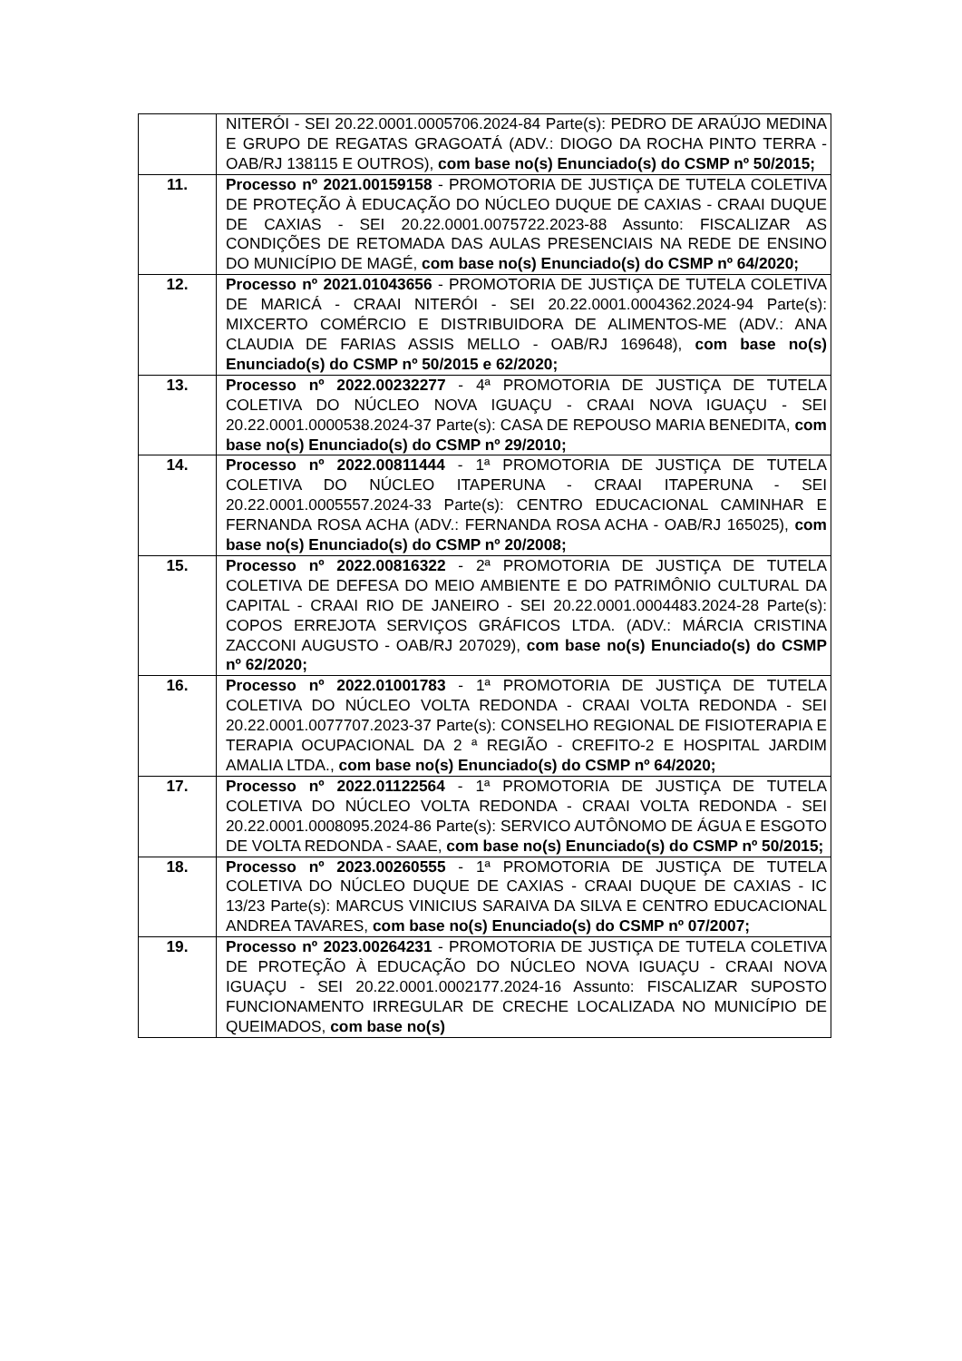| | NITERÓI - SEI 20.22.0001.0005706.2024-84 Parte(s): PEDRO DE ARAÚJO MEDINA E GRUPO DE REGATAS GRAGOATÁ (ADV.: DIOGO DA ROCHA PINTO TERRA - OAB/RJ 138115 E OUTROS), com base no(s) Enunciado(s) do CSMP nº 50/2015; |
| 11. | Processo nº 2021.00159158 - PROMOTORIA DE JUSTIÇA DE TUTELA COLETIVA DE PROTEÇÃO À EDUCAÇÃO DO NÚCLEO DUQUE DE CAXIAS - CRAAI DUQUE DE CAXIAS - SEI 20.22.0001.0075722.2023-88 Assunto: FISCALIZAR AS CONDIÇÕES DE RETOMADA DAS AULAS PRESENCIAIS NA REDE DE ENSINO DO MUNICÍPIO DE MAGÉ, com base no(s) Enunciado(s) do CSMP nº 64/2020; |
| 12. | Processo nº 2021.01043656 - PROMOTORIA DE JUSTIÇA DE TUTELA COLETIVA DE MARICÁ - CRAAI NITERÓI - SEI 20.22.0001.0004362.2024-94 Parte(s): MIXCERTO COMÉRCIO E DISTRIBUIDORA DE ALIMENTOS-ME (ADV.: ANA CLAUDIA DE FARIAS ASSIS MELLO - OAB/RJ 169648), com base no(s) Enunciado(s) do CSMP nº 50/2015 e 62/2020; |
| 13. | Processo nº 2022.00232277 - 4ª PROMOTORIA DE JUSTIÇA DE TUTELA COLETIVA DO NÚCLEO NOVA IGUAÇU - CRAAI NOVA IGUAÇU - SEI 20.22.0001.0000538.2024-37 Parte(s): CASA DE REPOUSO MARIA BENEDITA, com base no(s) Enunciado(s) do CSMP nº 29/2010; |
| 14. | Processo nº 2022.00811444 - 1ª PROMOTORIA DE JUSTIÇA DE TUTELA COLETIVA DO NÚCLEO ITAPERUNA - CRAAI ITAPERUNA - SEI 20.22.0001.0005557.2024-33 Parte(s): CENTRO EDUCACIONAL CAMINHAR E FERNANDA ROSA ACHA (ADV.: FERNANDA ROSA ACHA - OAB/RJ 165025), com base no(s) Enunciado(s) do CSMP nº 20/2008; |
| 15. | Processo nº 2022.00816322 - 2ª PROMOTORIA DE JUSTIÇA DE TUTELA COLETIVA DE DEFESA DO MEIO AMBIENTE E DO PATRIMÔNIO CULTURAL DA CAPITAL - CRAAI RIO DE JANEIRO - SEI 20.22.0001.0004483.2024-28 Parte(s): COPOS ERREJOTA SERVIÇOS GRÁFICOS LTDA. (ADV.: MÁRCIA CRISTINA ZACCONI AUGUSTO - OAB/RJ 207029), com base no(s) Enunciado(s) do CSMP nº 62/2020; |
| 16. | Processo nº 2022.01001783 - 1ª PROMOTORIA DE JUSTIÇA DE TUTELA COLETIVA DO NÚCLEO VOLTA REDONDA - CRAAI VOLTA REDONDA - SEI 20.22.0001.0077707.2023-37 Parte(s): CONSELHO REGIONAL DE FISIOTERAPIA E TERAPIA OCUPACIONAL DA 2 ª REGIÃO - CREFITO-2 E HOSPITAL JARDIM AMALIA LTDA., com base no(s) Enunciado(s) do CSMP nº 64/2020; |
| 17. | Processo nº 2022.01122564 - 1ª PROMOTORIA DE JUSTIÇA DE TUTELA COLETIVA DO NÚCLEO VOLTA REDONDA - CRAAI VOLTA REDONDA - SEI 20.22.0001.0008095.2024-86 Parte(s): SERVICO AUTÔNOMO DE ÁGUA E ESGOTO DE VOLTA REDONDA - SAAE, com base no(s) Enunciado(s) do CSMP nº 50/2015; |
| 18. | Processo nº 2023.00260555 - 1ª PROMOTORIA DE JUSTIÇA DE TUTELA COLETIVA DO NÚCLEO DUQUE DE CAXIAS - CRAAI DUQUE DE CAXIAS - IC 13/23 Parte(s): MARCUS VINICIUS SARAIVA DA SILVA E CENTRO EDUCACIONAL ANDREA TAVARES, com base no(s) Enunciado(s) do CSMP nº 07/2007; |
| 19. | Processo nº 2023.00264231 - PROMOTORIA DE JUSTIÇA DE TUTELA COLETIVA DE PROTEÇÃO À EDUCAÇÃO DO NÚCLEO NOVA IGUAÇU - CRAAI NOVA IGUAÇU - SEI 20.22.0001.0002177.2024-16 Assunto: FISCALIZAR SUPOSTO FUNCIONAMENTO IRREGULAR DE CRECHE LOCALIZADA NO MUNICÍPIO DE QUEIMADOS, com base no(s) |